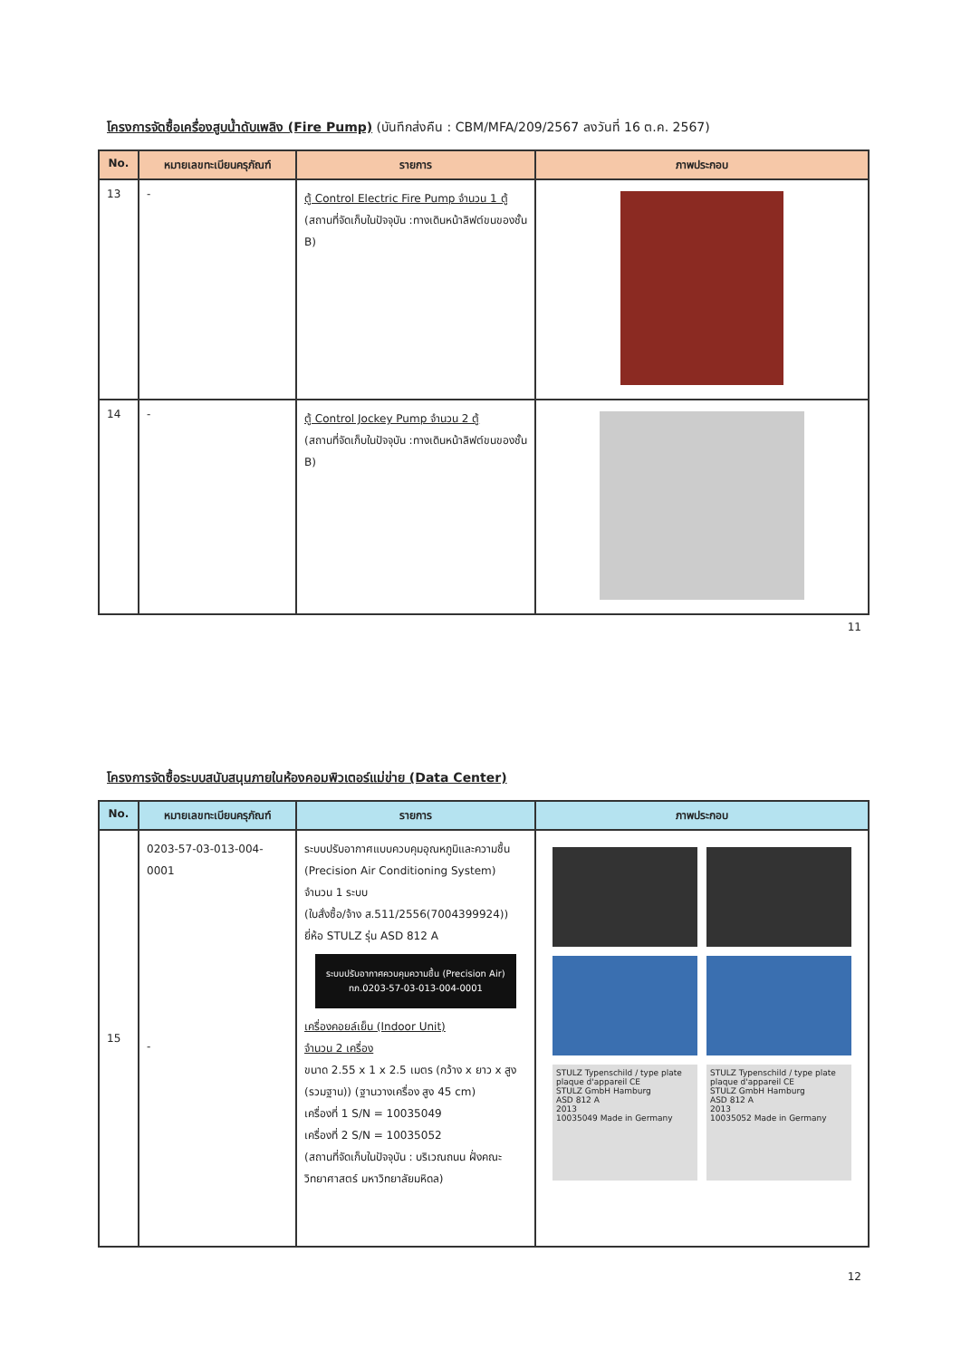โครงการจัดซื้อเครื่องสูบน้ำดับเพลิง (Fire Pump) (บันทึกส่งคืน : CBM/MFA/209/2567 ลงวันที่ 16 ต.ค. 2567)
| No. | หมายเลขทะเบียนครุภัณฑ์ | รายการ | ภาพประกอบ |
| --- | --- | --- | --- |
| 13 | - | ตู้ Control Electric Fire Pump จำนวน 1 ตู้ (สถานที่จัดเก็บในปัจจุบัน :ทางเดินหน้าลิฟต์ขนของชั้น B) | |
| 14 | - | ตู้ Control Jockey Pump จำนวน 2 ตู้ (สถานที่จัดเก็บในปัจจุบัน :ทางเดินหน้าลิฟต์ขนของชั้น B) | |
11
โครงการจัดซื้อระบบสนับสนุนภายในห้องคอมพิวเตอร์แม่ข่าย (Data Center)
| No. | หมายเลขทะเบียนครุภัณฑ์ | รายการ | ภาพประกอบ |
| --- | --- | --- | --- |
| 15 | 0203-57-03-013-004-0001 - | ระบบปรับอากาศแบบควบคุมอุณหภูมิและความชื้น (Precision Air Conditioning System) จำนวน 1 ระบบ (ใบสั่งซื้อ/จ้าง ส.511/2556(7004399924)) ยี่ห้อ STULZ รุ่น ASD 812 A ระบบปรับอากาศควบคุมความชื้น (Precision Air) ทภ.0203-57-03-013-004-0001 เครื่องคอยล์เย็น (Indoor Unit) จำนวน 2 เครื่อง ขนาด 2.55 x 1 x 2.5 เมตร (กว้าง x ยาว x สูง (รวมฐาน)) (ฐานวางเครื่อง สูง 45 cm) เครื่องที่ 1 S/N = 10035049 เครื่องที่ 2 S/N = 10035052 (สถานที่จัดเก็บในปัจจุบัน : บริเวณถนน ฝั่งคณะวิทยาศาสตร์ มหาวิทยาลัยมหิดล) | STULZ Typenschild / type plate plaque d'appareil CE STULZ GmbH Hamburg ASD 812 A 2013 10035049 Made in Germany STULZ Typenschild / type plate plaque d'appareil CE STULZ GmbH Hamburg ASD 812 A 2013 10035052 Made in Germany |
12